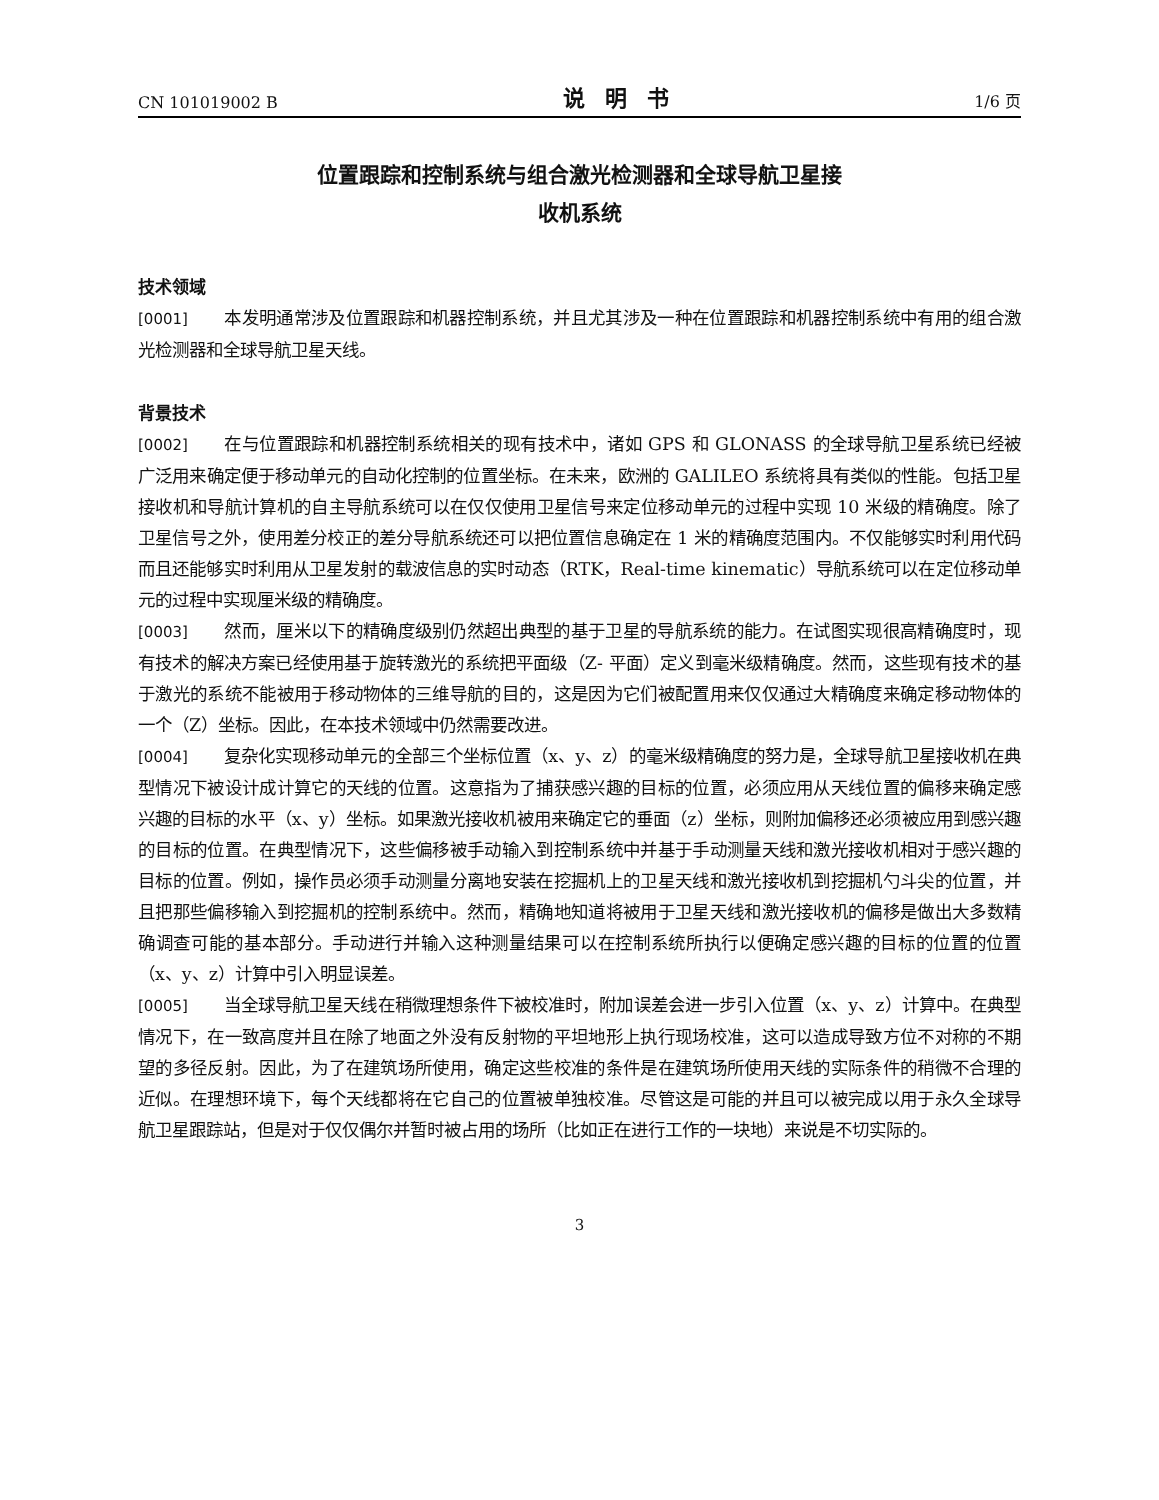CN 101019002 B 说明书 1/6 页
位置跟踪和控制系统与组合激光检测器和全球导航卫星接
收机系统
技术领域
[0001] 本发明通常涉及位置跟踪和机器控制系统，并且尤其涉及一种在位置跟踪和机器控制系统中有用的组合激光检测器和全球导航卫星天线。
背景技术
[0002] 在与位置跟踪和机器控制系统相关的现有技术中，诸如 GPS 和 GLONASS 的全球导航卫星系统已经被广泛用来确定便于移动单元的自动化控制的位置坐标。在未来，欧洲的 GALILEO 系统将具有类似的性能。包括卫星接收机和导航计算机的自主导航系统可以在仅仅使用卫星信号来定位移动单元的过程中实现 10 米级的精确度。除了卫星信号之外，使用差分校正的差分导航系统还可以把位置信息确定在 1 米的精确度范围内。不仅能够实时利用代码而且还能够实时利用从卫星发射的载波信息的实时动态（RTK，Real-time kinematic）导航系统可以在定位移动单元的过程中实现厘米级的精确度。
[0003] 然而，厘米以下的精确度级别仍然超出典型的基于卫星的导航系统的能力。在试图实现很高精确度时，现有技术的解决方案已经使用基于旋转激光的系统把平面级（Z- 平面）定义到毫米级精确度。然而，这些现有技术的基于激光的系统不能被用于移动物体的三维导航的目的，这是因为它们被配置用来仅仅通过大精确度来确定移动物体的一个（Z）坐标。因此，在本技术领域中仍然需要改进。
[0004] 复杂化实现移动单元的全部三个坐标位置（x、y、z）的毫米级精确度的努力是，全球导航卫星接收机在典型情况下被设计成计算它的天线的位置。这意指为了捕获感兴趣的目标的位置，必须应用从天线位置的偏移来确定感兴趣的目标的水平（x、y）坐标。如果激光接收机被用来确定它的垂面（z）坐标，则附加偏移还必须被应用到感兴趣的目标的位置。在典型情况下，这些偏移被手动输入到控制系统中并基于手动测量天线和激光接收机相对于感兴趣的目标的位置。例如，操作员必须手动测量分离地安装在挖掘机上的卫星天线和激光接收机到挖掘机勺斗尖的位置，并且把那些偏移输入到挖掘机的控制系统中。然而，精确地知道将被用于卫星天线和激光接收机的偏移是做出大多数精确调查可能的基本部分。手动进行并输入这种测量结果可以在控制系统所执行以便确定感兴趣的目标的位置的位置（x、y、z）计算中引入明显误差。
[0005] 当全球导航卫星天线在稍微理想条件下被校准时，附加误差会进一步引入位置（x、y、z）计算中。在典型情况下，在一致高度并且在除了地面之外没有反射物的平坦地形上执行现场校准，这可以造成导致方位不对称的不期望的多径反射。因此，为了在建筑场所使用，确定这些校准的条件是在建筑场所使用天线的实际条件的稍微不合理的近似。在理想环境下，每个天线都将在它自己的位置被单独校准。尽管这是可能的并且可以被完成以用于永久全球导航卫星跟踪站，但是对于仅仅偶尔并暂时被占用的场所（比如正在进行工作的一块地）来说是不切实际的。
3